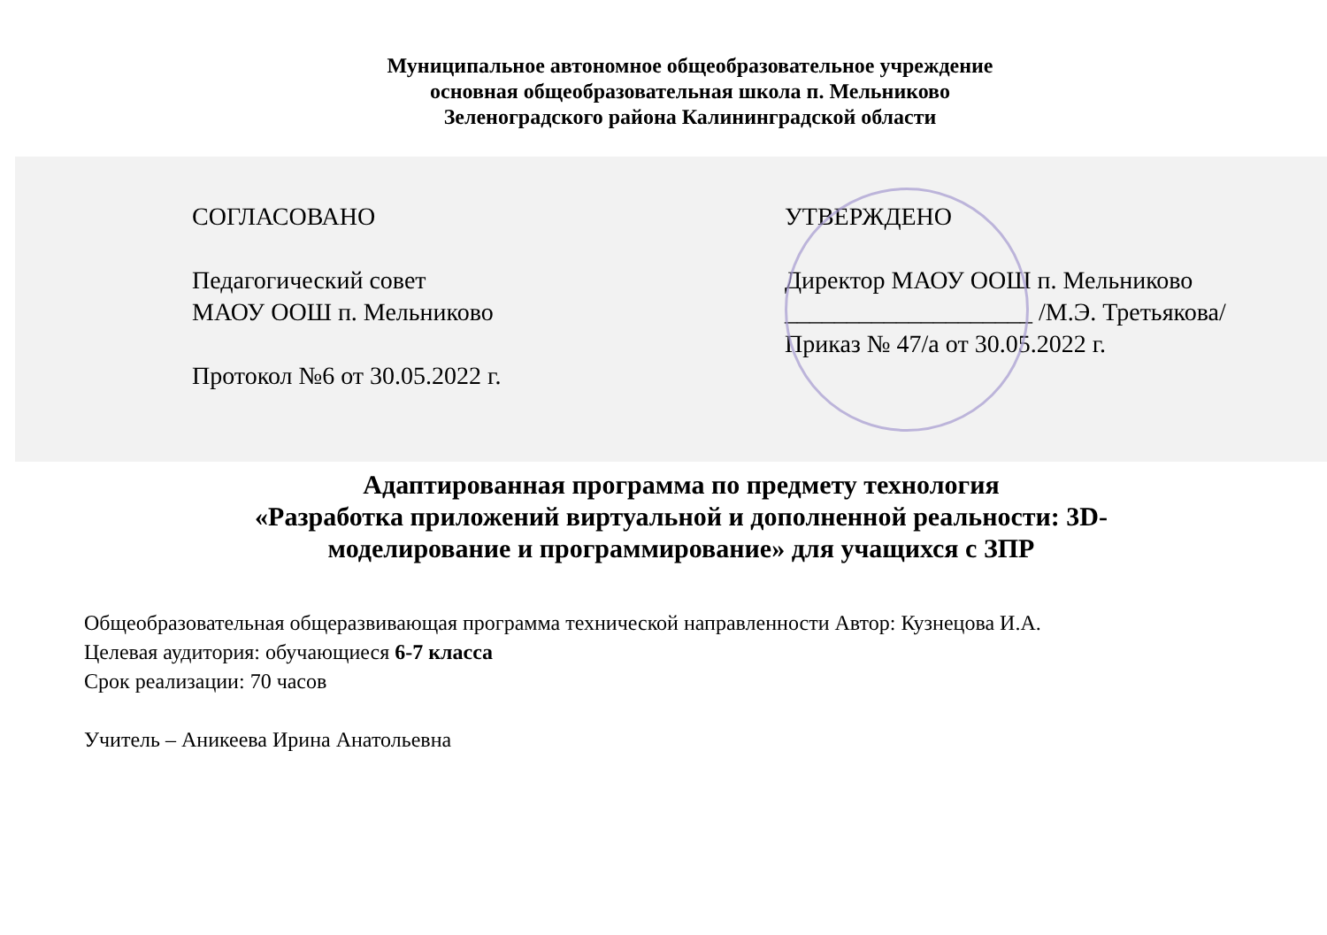Муниципальное автономное общеобразовательное учреждение
основная общеобразовательная школа п. Мельниково
Зеленоградского района Калининградской области
СОГЛАСОВАНО
Педагогический совет
МАОУ ООШ п. Мельниково
Протокол №6 от 30.05.2022 г.
УТВЕРЖДЕНО
Директор МАОУ ООШ п. Мельниково
____________________ /М.Э. Третьякова/
Приказ № 47/а от 30.05.2022 г.
Адаптированная программа по предмету технология
«Разработка приложений виртуальной и дополненной реальности: 3D-
моделирование и программирование» для учащихся с ЗПР
Общеобразовательная общеразвивающая программа технической направленности Автор: Кузнецова И.А.
Целевая аудитория: обучающиеся 6-7 класса
Срок реализации: 70 часов
Учитель – Аникеева Ирина Анатольевна